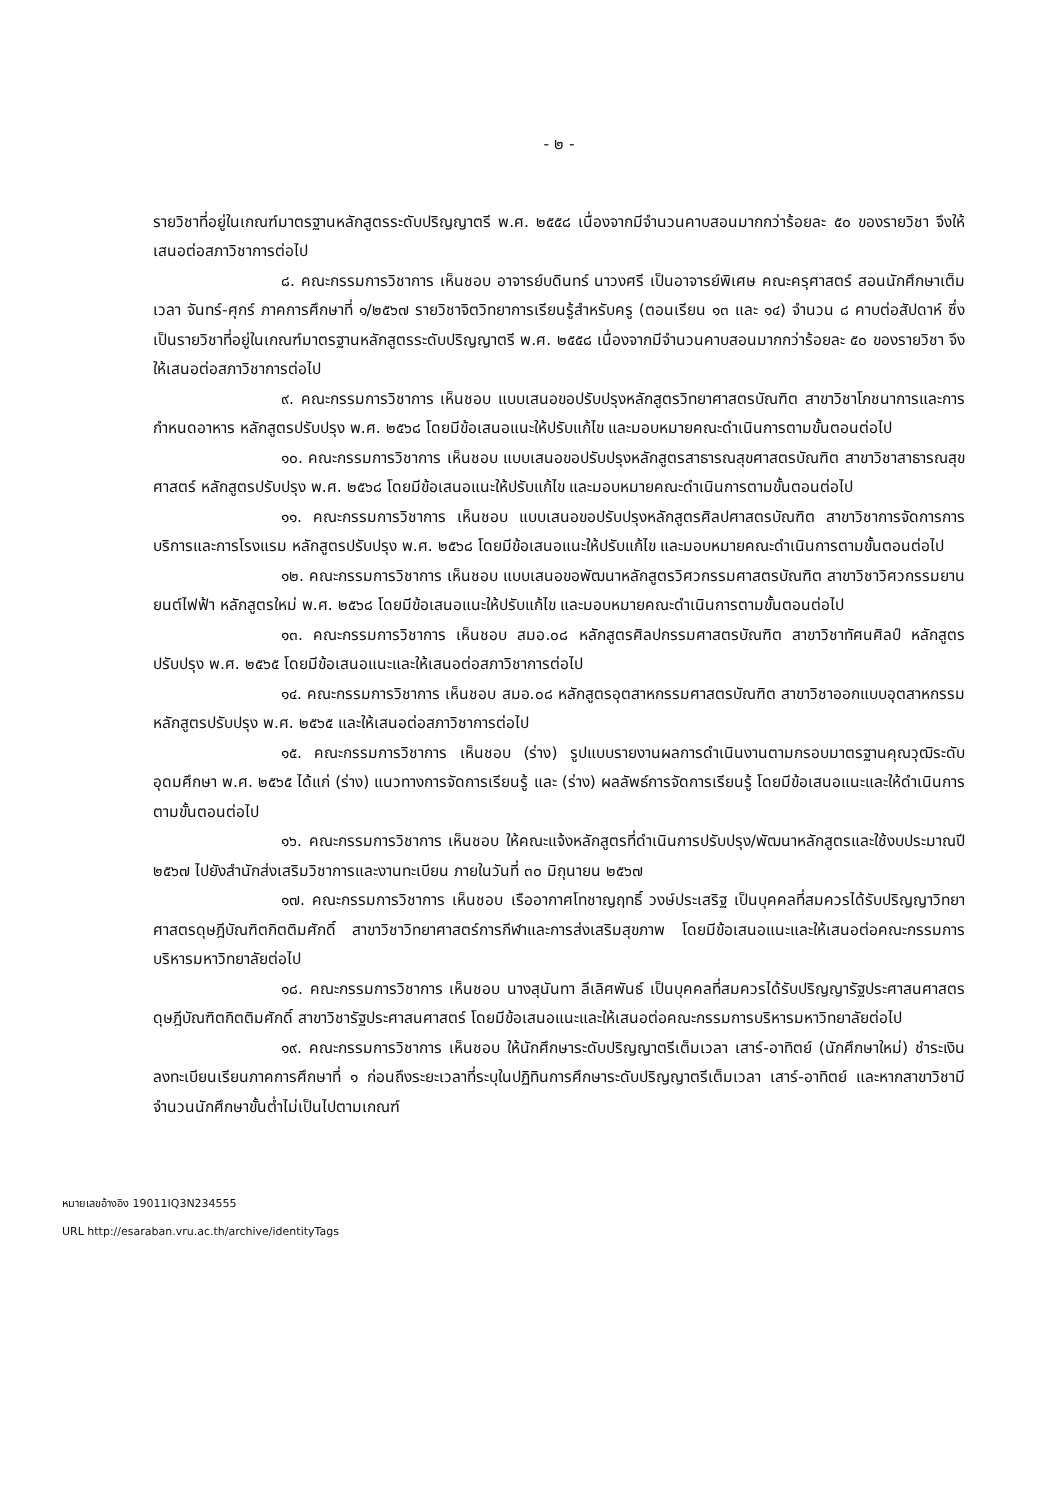- ๒ -
รายวิชาที่อยู่ในเกณฑ์มาตรฐานหลักสูตรระดับปริญญาตรี พ.ศ. ๒๕๕๘ เนื่องจากมีจำนวนคาบสอนมากกว่าร้อยละ ๕๐ ของรายวิชา จึงให้เสนอต่อสภาวิชาการต่อไป
๘. คณะกรรมการวิชาการ เห็นชอบ อาจารย์บดินทร์ นาวงศรี เป็นอาจารย์พิเศษ คณะครุศาสตร์ สอนนักศึกษาเต็มเวลา จันทร์-ศุกร์ ภาคการศึกษาที่ ๑/๒๕๖๗ รายวิชาจิตวิทยาการเรียนรู้สำหรับครู (ตอนเรียน ๑๓ และ ๑๔) จำนวน ๘ คาบต่อสัปดาห์ ซึ่งเป็นรายวิชาที่อยู่ในเกณฑ์มาตรฐานหลักสูตรระดับปริญญาตรี พ.ศ. ๒๕๕๘ เนื่องจากมีจำนวนคาบสอนมากกว่าร้อยละ ๕๐ ของรายวิชา จึงให้เสนอต่อสภาวิชาการต่อไป
๙. คณะกรรมการวิชาการ เห็นชอบ แบบเสนอขอปรับปรุงหลักสูตรวิทยาศาสตรบัณฑิต สาขาวิชาโภชนาการและการกำหนดอาหาร หลักสูตรปรับปรุง พ.ศ. ๒๕๖๘ โดยมีข้อเสนอแนะให้ปรับแก้ไข และมอบหมายคณะดำเนินการตามขั้นตอนต่อไป
๑๐. คณะกรรมการวิชาการ เห็นชอบ แบบเสนอขอปรับปรุงหลักสูตรสาธารณสุขศาสตรบัณฑิต สาขาวิชาสาธารณสุขศาสตร์ หลักสูตรปรับปรุง พ.ศ. ๒๕๖๘ โดยมีข้อเสนอแนะให้ปรับแก้ไข และมอบหมายคณะดำเนินการตามขั้นตอนต่อไป
๑๑. คณะกรรมการวิชาการ เห็นชอบ แบบเสนอขอปรับปรุงหลักสูตรศิลปศาสตรบัณฑิต สาขาวิชาการจัดการการบริการและการโรงแรม หลักสูตรปรับปรุง พ.ศ. ๒๕๖๘ โดยมีข้อเสนอแนะให้ปรับแก้ไข และมอบหมายคณะดำเนินการตามขั้นตอนต่อไป
๑๒. คณะกรรมการวิชาการ เห็นชอบ แบบเสนอขอพัฒนาหลักสูตรวิศวกรรมศาสตรบัณฑิต สาขาวิชาวิศวกรรมยานยนต์ไฟฟ้า หลักสูตรใหม่ พ.ศ. ๒๕๖๘ โดยมีข้อเสนอแนะให้ปรับแก้ไข และมอบหมายคณะดำเนินการตามขั้นตอนต่อไป
๑๓. คณะกรรมการวิชาการ เห็นชอบ สมอ.๐๘ หลักสูตรศิลปกรรมศาสตรบัณฑิต สาขาวิชาทัศนศิลป์ หลักสูตรปรับปรุง พ.ศ. ๒๕๖๕ โดยมีข้อเสนอแนะและให้เสนอต่อสภาวิชาการต่อไป
๑๔. คณะกรรมการวิชาการ เห็นชอบ สมอ.๐๘ หลักสูตรอุตสาหกรรมศาสตรบัณฑิต สาขาวิชาออกแบบอุตสาหกรรม หลักสูตรปรับปรุง พ.ศ. ๒๕๖๕ และให้เสนอต่อสภาวิชาการต่อไป
๑๕. คณะกรรมการวิชาการ เห็นชอบ (ร่าง) รูปแบบรายงานผลการดำเนินงานตามกรอบมาตรฐานคุณวุฒิระดับอุดมศึกษา พ.ศ. ๒๕๖๕ ได้แก่ (ร่าง) แนวทางการจัดการเรียนรู้ และ (ร่าง) ผลลัพธ์การจัดการเรียนรู้ โดยมีข้อเสนอแนะและให้ดำเนินการตามขั้นตอนต่อไป
๑๖. คณะกรรมการวิชาการ เห็นชอบ ให้คณะแจ้งหลักสูตรที่ดำเนินการปรับปรุง/พัฒนาหลักสูตรและใช้งบประมาณปี ๒๕๖๗ ไปยังสำนักส่งเสริมวิชาการและงานทะเบียน ภายในวันที่ ๓๐ มิถุนายน ๒๕๖๗
๑๗. คณะกรรมการวิชาการ เห็นชอบ เรืออากาศโทชาญฤทธิ์ วงษ์ประเสริฐ เป็นบุคคลที่สมควรได้รับปริญญาวิทยาศาสตรดุษฎีบัณฑิตกิตติมศักดิ์ สาขาวิชาวิทยาศาสตร์การกีฬาและการส่งเสริมสุขภาพ โดยมีข้อเสนอแนะและให้เสนอต่อคณะกรรมการบริหารมหาวิทยาลัยต่อไป
๑๘. คณะกรรมการวิชาการ เห็นชอบ นางสุนันทา ลีเลิศพันธ์ เป็นบุคคลที่สมควรได้รับปริญญารัฐประศาสนศาสตรดุษฎีบัณฑิตกิตติมศักดิ์ สาขาวิชารัฐประศาสนศาสตร์ โดยมีข้อเสนอแนะและให้เสนอต่อคณะกรรมการบริหารมหาวิทยาลัยต่อไป
๑๙. คณะกรรมการวิชาการ เห็นชอบ ให้นักศึกษาระดับปริญญาตรีเต็มเวลา เสาร์-อาทิตย์ (นักศึกษาใหม่) ชำระเงินลงทะเบียนเรียนภาคการศึกษาที่ ๑ ก่อนถึงระยะเวลาที่ระบุในปฏิทินการศึกษาระดับปริญญาตรีเต็มเวลา เสาร์-อาทิตย์ และหากสาขาวิชามีจำนวนนักศึกษาขั้นต่ำไม่เป็นไปตามเกณฑ์
หมายเลขอ้างอิง 19011IQ3N234555
URL http://esaraban.vru.ac.th/archive/identityTags